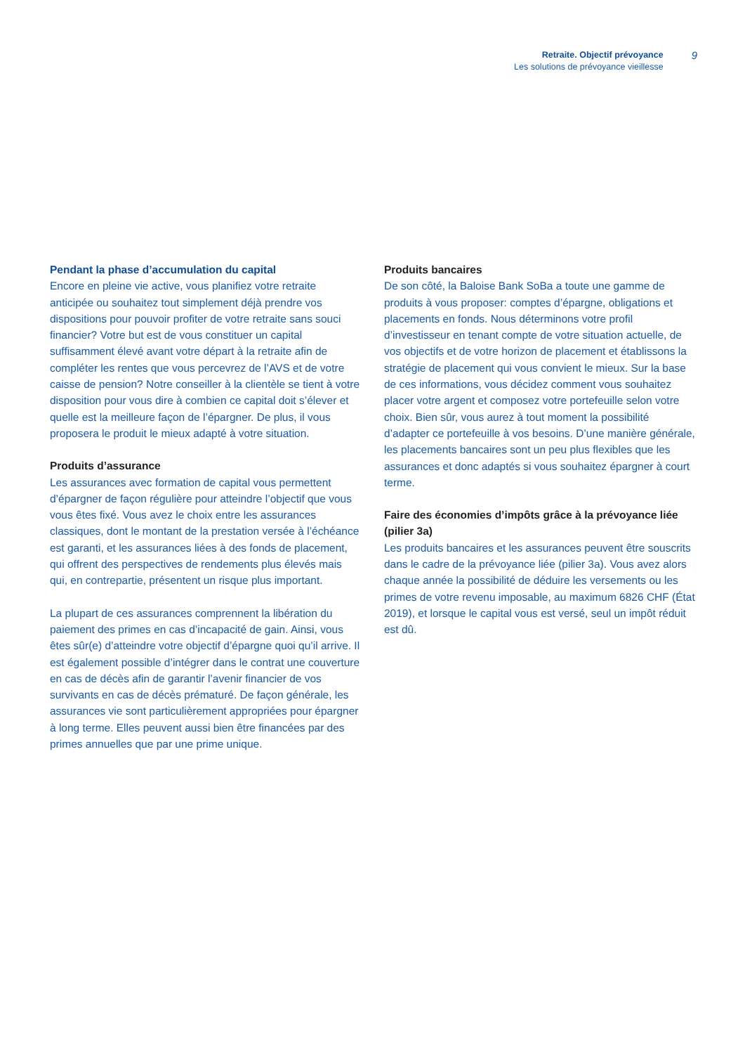Retraite. Objectif prévoyance
Les solutions de prévoyance vieillesse
9
Pendant la phase d’accumulation du capital
Encore en pleine vie active, vous planifiez votre retraite anticipée ou souhaitez tout simplement déjà prendre vos dispositions pour pouvoir profiter de votre retraite sans souci financier? Votre but est de vous constituer un capital suffisamment élevé avant votre départ à la retraite afin de compléter les rentes que vous percevrez de l’AVS et de votre caisse de pension? Notre conseiller à la clientèle se tient à votre disposition pour vous dire à combien ce capital doit s’élever et quelle est la meilleure façon de l’épargner. De plus, il vous proposera le produit le mieux adapté à votre situation.
Produits d’assurance
Les assurances avec formation de capital vous permettent d’épargner de façon régulière pour atteindre l’objectif que vous vous êtes fixé. Vous avez le choix entre les assurances classiques, dont le montant de la prestation versée à l’échéance est garanti, et les assurances liées à des fonds de placement, qui offrent des perspectives de rendements plus élevés mais qui, en contrepartie, présentent un risque plus important.
La plupart de ces assurances comprennent la libération du paiement des primes en cas d’incapacité de gain. Ainsi, vous êtes sûr(e) d’atteindre votre objectif d’épargne quoi qu’il arrive. Il est également possible d’intégrer dans le contrat une couverture en cas de décès afin de garantir l’avenir financier de vos survivants en cas de décès prématuré. De façon générale, les assurances vie sont particulièrement appropriées pour épargner à long terme. Elles peuvent aussi bien être financées par des primes annuelles que par une prime unique.
Produits bancaires
De son côté, la Baloise Bank SoBa a toute une gamme de produits à vous proposer: comptes d’épargne, obligations et placements en fonds. Nous déterminons votre profil d’investisseur en tenant compte de votre situation actuelle, de vos objectifs et de votre horizon de placement et établissons la stratégie de placement qui vous convient le mieux. Sur la base de ces informations, vous décidez comment vous souhaitez placer votre argent et composez votre portefeuille selon votre choix. Bien sûr, vous aurez à tout moment la possibilité d’adapter ce portefeuille à vos besoins. D’une manière générale, les placements bancaires sont un peu plus flexibles que les assurances et donc adaptés si vous souhaitez épargner à court terme.
Faire des économies d’impôts grâce à la prévoyance liée (pilier 3a)
Les produits bancaires et les assurances peuvent être souscrits dans le cadre de la prévoyance liée (pilier 3a). Vous avez alors chaque année la possibilité de déduire les versements ou les primes de votre revenu imposable, au maximum 6826 CHF (État 2019), et lorsque le capital vous est versé, seul un impôt réduit est dû.